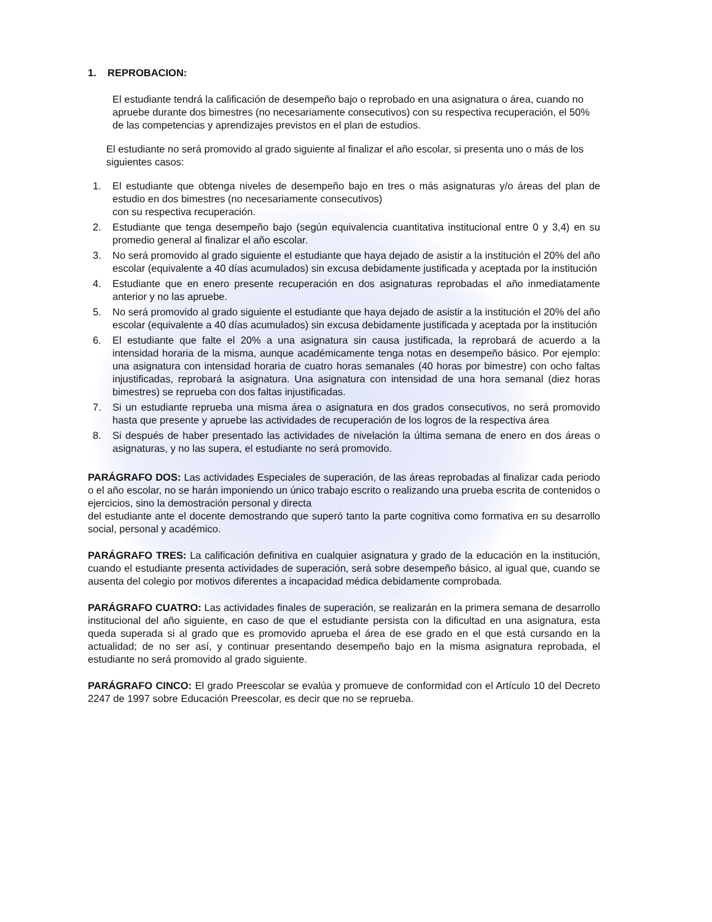1. REPROBACION:
El estudiante tendrá la calificación de desempeño bajo o reprobado en una asignatura o área, cuando no apruebe durante dos bimestres (no necesariamente consecutivos) con su respectiva recuperación, el 50% de las competencias y aprendizajes previstos en el plan de estudios.
El estudiante no será promovido al grado siguiente al finalizar el año escolar, si presenta uno o más de los siguientes casos:
1. El estudiante que obtenga niveles de desempeño bajo en tres o más asignaturas y/o áreas del plan de estudio en dos bimestres (no necesariamente consecutivos)
con su respectiva recuperación.
2. Estudiante que tenga desempeño bajo (según equivalencia cuantitativa institucional entre 0 y 3,4) en su promedio general al finalizar el año escolar.
3. No será promovido al grado siguiente el estudiante que haya dejado de asistir a la institución el 20% del año escolar (equivalente a 40 días acumulados) sin excusa debidamente justificada y aceptada por la institución
4. Estudiante que en enero presente recuperación en dos asignaturas reprobadas el año inmediatamente anterior y no las apruebe.
5. No será promovido al grado siguiente el estudiante que haya dejado de asistir a la institución el 20% del año escolar (equivalente a 40 días acumulados) sin excusa debidamente justificada y aceptada por la institución
6. El estudiante que falte el 20% a una asignatura sin causa justificada, la reprobará de acuerdo a la intensidad horaria de la misma, aunque académicamente tenga notas en desempeño básico. Por ejemplo: una asignatura con intensidad horaria de cuatro horas semanales (40 horas por bimestre) con ocho faltas injustificadas, reprobará la asignatura. Una asignatura con intensidad de una hora semanal (diez horas bimestres) se reprueba con dos faltas injustificadas.
7. Si un estudiante reprueba una misma área o asignatura en dos grados consecutivos, no será promovido hasta que presente y apruebe las actividades de recuperación de los logros de la respectiva área
8. Si después de haber presentado las actividades de nivelación la última semana de enero en dos áreas o asignaturas, y no las supera, el estudiante no será promovido.
PARÁGRAFO DOS: Las actividades Especiales de superación, de las áreas reprobadas al finalizar cada periodo o el año escolar, no se harán imponiendo un único trabajo escrito o realizando una prueba escrita de contenidos o ejercicios, sino la demostración personal y directa
del estudiante ante el docente demostrando que superó tanto la parte cognitiva como formativa en su desarrollo social, personal y académico.
PARÁGRAFO TRES: La calificación definitiva en cualquier asignatura y grado de la educación en la institución, cuando el estudiante presenta actividades de superación, será sobre desempeño básico, al igual que, cuando se ausenta del colegio por motivos diferentes a incapacidad médica debidamente comprobada.
PARÁGRAFO CUATRO: Las actividades finales de superación, se realizarán en la primera semana de desarrollo institucional del año siguiente, en caso de que el estudiante persista con la dificultad en una asignatura, esta queda superada si al grado que es promovido aprueba el área de ese grado en el que está cursando en la actualidad; de no ser así, y continuar presentando desempeño bajo en la misma asignatura reprobada, el estudiante no será promovido al grado siguiente.
PARÁGRAFO CINCO: El grado Preescolar se evalúa y promueve de conformidad con el Artículo 10 del Decreto 2247 de 1997 sobre Educación Preescolar, es decir que no se reprueba.